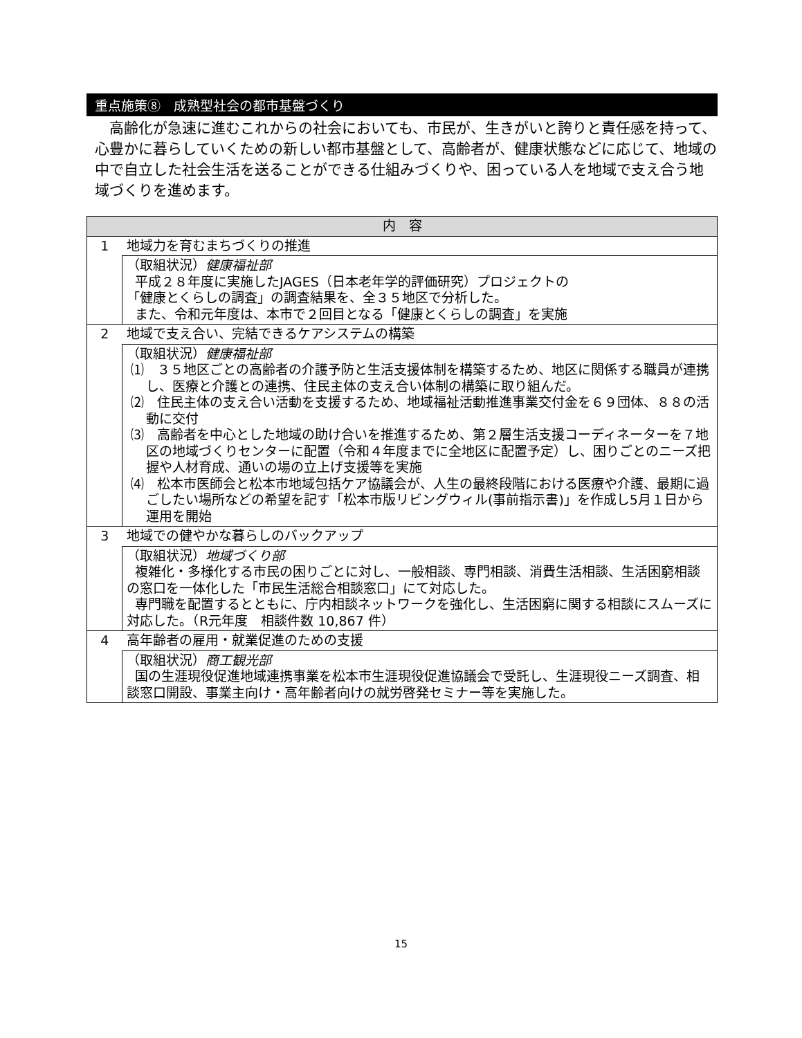重点施策⑧　成熟型社会の都市基盤づくり
高齢化が急速に進むこれからの社会においても、市民が、生きがいと誇りと責任感を持って、心豊かに暮らしていくための新しい都市基盤として、高齢者が、健康状態などに応じて、地域の中で自立した社会生活を送ることができる仕組みづくりや、困っている人を地域で支え合う地域づくりを進めます。
| 内 容 | |
| --- | --- |
| 1 | 地域力を育むまちづくりの推進 |
| | （取組状況） 健康福祉部 平成２８年度に実施したJAGES（日本老年学的評価研究）プロジェクトの 「健康とくらしの調査」の調査結果を、全３５地区で分析した。 また、令和元年度は、本市で２回目となる「健康とくらしの調査」を実施 |
| 2 | 地域で支え合い、完結できるケアシステムの構築 |
| | （取組状況） 健康福祉部 ⑴ ３５地区ごとの高齢者の介護予防と生活支援体制を構築するため、地区に関係する職員が連携し、医療と介護との連携、住民主体の支え合い体制の構築に取り組んだ。 ⑵ 住民主体の支え合い活動を支援するため、地域福祉活動推進事業交付金を６９団体、８８の活動に交付 ⑶ 高齢者を中心とした地域の助け合いを推進するため、第２層生活支援コーディネーターを７地区の地域づくりセンターに配置（令和４年度までに全地区に配置予定）し、困りごとのニーズ把握や人材育成、通いの場の立上げ支援等を実施 ⑷ 松本市医師会と松本市地域包括ケア協議会が、人生の最終段階における医療や介護、最期に過ごしたい場所などの希望を記す「松本市版リビングウィル(事前指示書)」を作成し5月１日から運用を開始 |
| 3 | 地域での健やかな暮らしのバックアップ |
| | （取組状況） 地域づくり部 複雑化・多様化する市民の困りごとに対し、一般相談、専門相談、消費生活相談、生活困窮相談の窓口を一体化した「市民生活総合相談窓口」にて対応した。 専門職を配置するとともに、庁内相談ネットワークを強化し、生活困窮に関する相談にスムーズに対応した。（R元年度 相談件数 10,867 件） |
| 4 | 高年齢者の雇用・就業促進のための支援 |
| | （取組状況） 商工観光部 国の生涯現役促進地域連携事業を松本市生涯現役促進協議会で受託し、生涯現役ニーズ調査、相談窓口開設、事業主向け・高年齢者向けの就労啓発セミナー等を実施した。 |
15